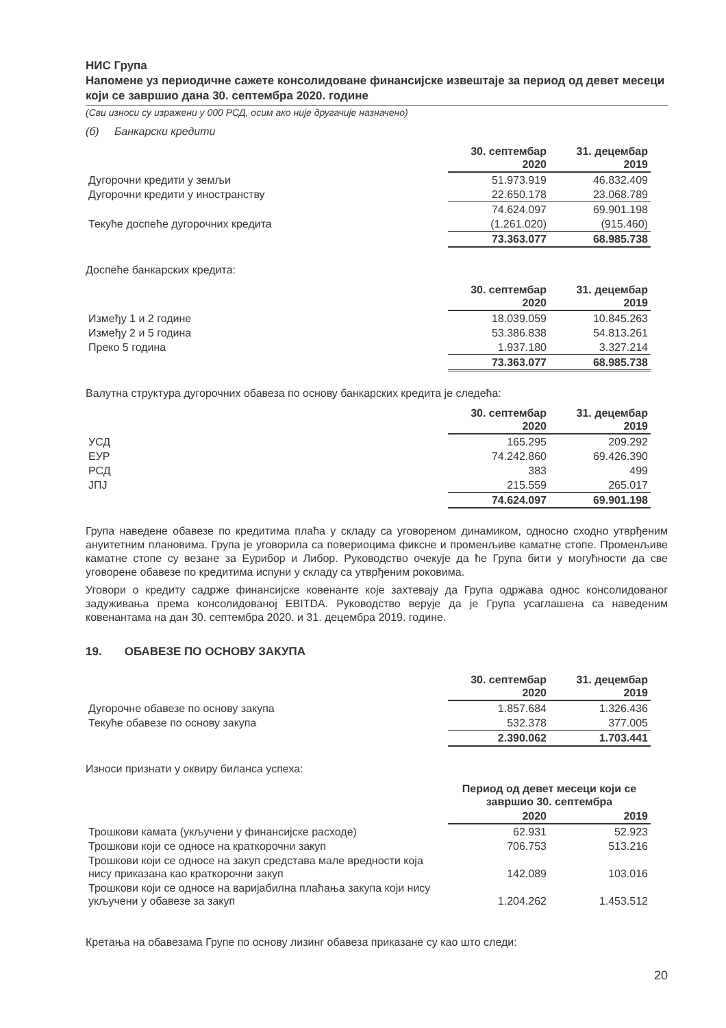НИС Група
Напомене уз периодичне сажете консолидоване финансијске извештаје за период од девет месеци који се завршио дана 30. септембра 2020. године
(Сви износи су изражени у 000 РСД, осим ако није другачије назначено)
(б) Банкарски кредити
| | 30. септембар 2020 | 31. децембар 2019 |
| --- | --- | --- |
| Дугорочни кредити у земљи | 51.973.919 | 46.832.409 |
| Дугорочни кредити у иностранству | 22.650.178 | 23.068.789 |
| | 74.624.097 | 69.901.198 |
| Текуће доспеће дугорочних кредита | (1.261.020) | (915.460) |
| | 73.363.077 | 68.985.738 |
Доспеће банкарских кредита:
| | 30. септембар 2020 | 31. децембар 2019 |
| --- | --- | --- |
| Између 1 и 2 године | 18.039.059 | 10.845.263 |
| Између 2 и 5 година | 53.386.838 | 54.813.261 |
| Преко 5 година | 1.937.180 | 3.327.214 |
| | 73.363.077 | 68.985.738 |
Валутна структура дугорочних обавеза по основу банкарских кредита је следећа:
| | 30. септембар 2020 | 31. децембар 2019 |
| --- | --- | --- |
| УСД | 165.295 | 209.292 |
| ЕУР | 74.242.860 | 69.426.390 |
| РСД | 383 | 499 |
| ЈПЈ | 215.559 | 265.017 |
| | 74.624.097 | 69.901.198 |
Група наведене обавезе по кредитима плаћа у складу са уговореном динамиком, односно сходно утврђеним ануитетним плановима. Група је уговорила са повериоцима фиксне и променљиве каматне стопе. Променљиве каматне стопе су везане за Еурибор и Либор. Руководство очекује да ће Група бити у могућности да све уговорене обавезе по кредитима испуни у складу са утврђеним роковима.
Уговори о кредиту садрже финансијске ковенанте које захтевају да Група одржава однос консолидованог задуживања према консолидованој EBITDA. Руководство верује да је Група усаглашена са наведеним ковенантама на дан 30. септембра 2020. и 31. децембра 2019. године.
19. ОБАВЕЗЕ ПО ОСНОВУ ЗАКУПА
| | 30. септембар 2020 | 31. децембар 2019 |
| --- | --- | --- |
| Дугорочне обавезе по основу закупа | 1.857.684 | 1.326.436 |
| Текуће обавезе по основу закупа | 532.378 | 377.005 |
| | 2.390.062 | 1.703.441 |
Износи признати у оквиру биланса успеха:
| | Период од девет месеци који се завршио 30. септембра | |
| --- | --- | --- |
| | 2020 | 2019 |
| Трошкови камата (укључени у финансијске расходе) | 62.931 | 52.923 |
| Трошкови који се односе на краткорочни закуп | 706.753 | 513.216 |
| Трошкови који се односе на закуп средстава мале вредности која нису приказана као краткорочни закуп | 142.089 | 103.016 |
| Трошкови који се односе на варијабилна плаћања закупа који нису укључени у обавезе за закуп | 1.204.262 | 1.453.512 |
Кретања на обавезама Групе по основу лизинг обавеза приказане су као што следи:
20